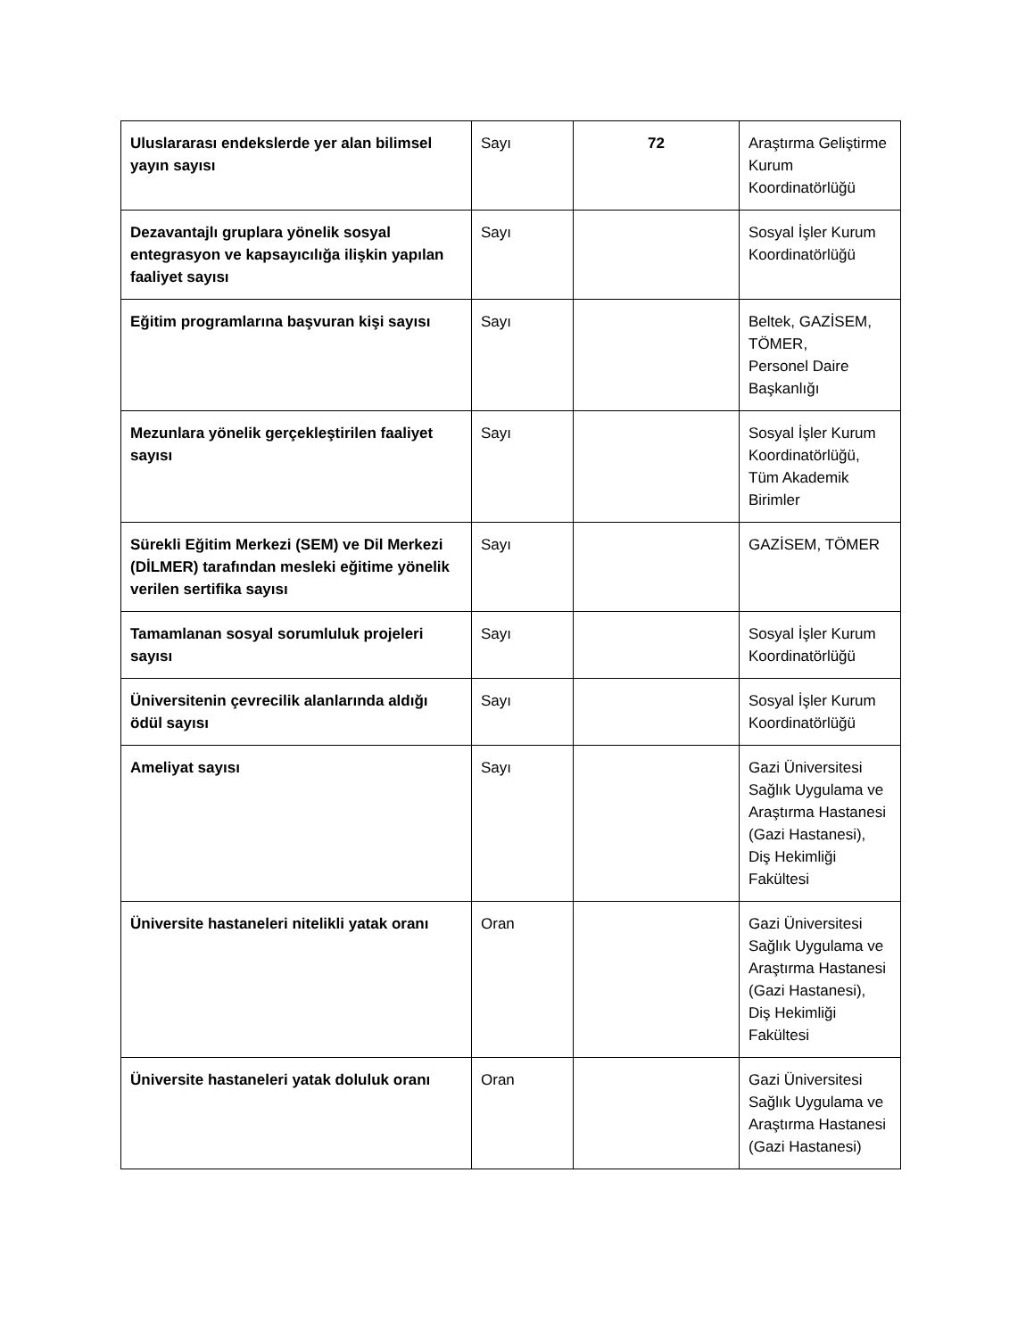| Uluslararası endekslerde yer alan bilimsel yayın sayısı | Sayı | 72 | Araştırma Geliştirme Kurum Koordinatörlüğü |
| Dezavantajlı gruplara yönelik sosyal entegrasyon ve kapsayıcılığa ilişkin yapılan faaliyet sayısı | Sayı | | Sosyal İşler Kurum Koordinatörlüğü |
| Eğitim programlarına başvuran kişi sayısı | Sayı | | Beltek, GAZİSEM, TÖMER, Personel Daire Başkanlığı |
| Mezunlara yönelik gerçekleştirilen faaliyet sayısı | Sayı | | Sosyal İşler Kurum Koordinatörlüğü, Tüm Akademik Birimler |
| Sürekli Eğitim Merkezi (SEM) ve Dil Merkezi (DİLMER) tarafından mesleki eğitime yönelik verilen sertifika sayısı | Sayı | | GAZİSEM, TÖMER |
| Tamamlanan sosyal sorumluluk projeleri sayısı | Sayı | | Sosyal İşler Kurum Koordinatörlüğü |
| Üniversitenin çevrecilik alanlarında aldığı ödül sayısı | Sayı | | Sosyal İşler Kurum Koordinatörlüğü |
| Ameliyat sayısı | Sayı | | Gazi Üniversitesi Sağlık Uygulama ve Araştırma Hastanesi (Gazi Hastanesi), Diş Hekimliği Fakültesi |
| Üniversite hastaneleri nitelikli yatak oranı | Oran | | Gazi Üniversitesi Sağlık Uygulama ve Araştırma Hastanesi (Gazi Hastanesi), Diş Hekimliği Fakültesi |
| Üniversite hastaneleri yatak doluluk oranı | Oran | | Gazi Üniversitesi Sağlık Uygulama ve Araştırma Hastanesi (Gazi Hastanesi) |